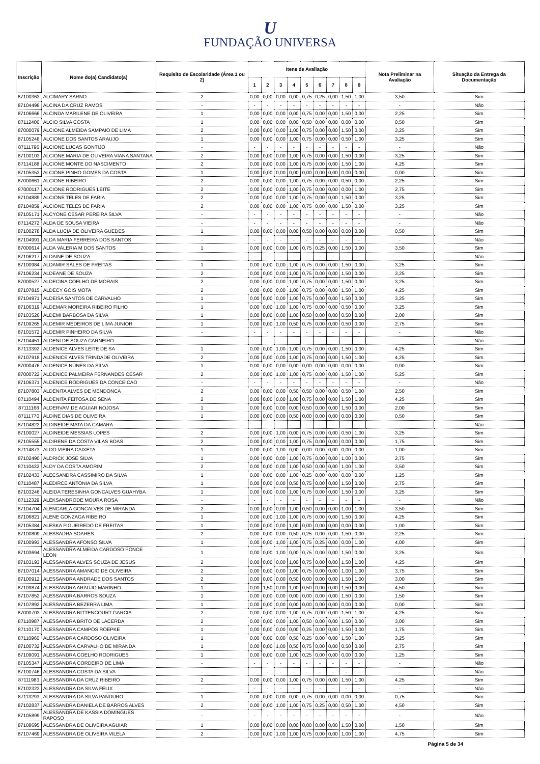U
FUNDAÇÃO UNIVERSA
| Inscrição | Nome do(a) Candidato(a) | Requisito de Escolaridade (Área 1 ou 2) | Itens de Avaliação | | | | | | | | | Nota Preliminar na Avaliação | Situação da Entrega da Documentação |
| --- | --- | --- | --- | --- | --- | --- | --- | --- | --- | --- | --- | --- | --- |
| | | | 1 | 2 | 3 | 4 | 5 | 6 | 7 | 8 | 9 | | |
| 87100363 | ALCIMARY SARNO | 2 | 0,00 | 0,00 | 0,00 | 0,00 | 0,75 | 0,25 | 0,00 | 1,50 | 1,00 | 3,50 | Sim |
| 87104498 | ALCINA DA CRUZ RAMOS | - | - | - | - | - | - | - | - | - | - | - | Não |
| 87106666 | ALCINDA MARILENE DE OLIVEIRA | 1 | 0,00 | 0,00 | 0,00 | 0,00 | 0,75 | 0,00 | 0,00 | 1,50 | 0,00 | 2,25 | Sim |
| 87112406 | ALCIO SILVA COSTA | 1 | 0,00 | 0,00 | 0,00 | 0,00 | 0,50 | 0,00 | 0,00 | 0,00 | 0,00 | 0,50 | Sim |
| 87000079 | ALCIONE ALMEIDA SAMPAIO DE LIMA | 2 | 0,00 | 0,00 | 0,00 | 1,00 | 0,75 | 0,00 | 0,00 | 1,50 | 0,00 | 3,25 | Sim |
| 87105248 | ALCIONE DOS SANTOS ARAUJO | 1 | 0,00 | 0,00 | 0,00 | 1,00 | 0,75 | 0,00 | 0,00 | 0,50 | 1,00 | 3,25 | Sim |
| 87111796 | ALCIONE LUCAS GONTIJO | - | - | - | - | - | - | - | - | - | - | - | Não |
| 87100103 | ALCIONE MARIA DE OLIVEIRA VIANA SANTANA | 2 | 0,00 | 0,00 | 0,00 | 1,00 | 0,75 | 0,00 | 0,00 | 1,50 | 0,00 | 3,25 | Sim |
| 87114188 | ALCIONE MONTE DO NASCIMENTO | 2 | 0,00 | 0,00 | 0,00 | 1,00 | 0,75 | 0,00 | 0,00 | 1,50 | 1,00 | 4,25 | Sim |
| 87105353 | ALCIONE PINHO GOMES DA COSTA | 1 | 0,00 | 0,00 | 0,00 | 0,00 | 0,00 | 0,00 | 0,00 | 0,00 | 0,00 | 0,00 | Sim |
| 87000661 | ALCIONE RIBEIRO | 2 | 0,00 | 0,00 | 0,00 | 1,00 | 0,75 | 0,00 | 0,00 | 0,50 | 0,00 | 2,25 | Sim |
| 87000117 | ALCIONE RODRIGUES LEITE | 2 | 0,00 | 0,00 | 0,00 | 1,00 | 0,75 | 0,00 | 0,00 | 0,00 | 1,00 | 2,75 | Sim |
| 87104889 | ALCIONE TELES DE FARIA | 2 | 0,00 | 0,00 | 0,00 | 1,00 | 0,75 | 0,00 | 0,00 | 1,50 | 0,00 | 3,25 | Sim |
| 87104859 | ALCIONE TELES DE FARIA | 2 | 0,00 | 0,00 | 0,00 | 1,00 | 0,75 | 0,00 | 0,00 | 1,50 | 0,00 | 3,25 | Sim |
| 87105171 | ALCYONE CESAR PEREIRA SILVA | - | - | - | - | - | - | - | - | - | - | - | Não |
| 87114272 | ALDA DE SOUSA VIEIRA | - | - | - | - | - | - | - | - | - | - | - | Não |
| 87100278 | ALDA LUCIA DE OLIVEIRA GUEDES | 1 | 0,00 | 0,00 | 0,00 | 0,00 | 0,50 | 0,00 | 0,00 | 0,00 | 0,00 | 0,50 | Sim |
| 87104991 | ALDA MARIA FERREIRA DOS SANTOS | - | - | - | - | - | - | - | - | - | - | - | Não |
| 87000614 | ALDA VALERIA M DOS SANTOS | 1 | 0,00 | 0,00 | 0,00 | 1,00 | 0,75 | 0,25 | 0,00 | 1,50 | 0,00 | 3,50 | Sim |
| 87106217 | ALDAINE DE SOUZA | - | - | - | - | - | - | - | - | - | - | - | Não |
| 87100984 | ALDAMIR SALES DE FREITAS | 1 | 0,00 | 0,00 | 0,00 | 1,00 | 0,75 | 0,00 | 0,00 | 1,50 | 0,00 | 3,25 | Sim |
| 87106234 | ALDEANE DE SOUZA | 2 | 0,00 | 0,00 | 0,00 | 1,00 | 0,75 | 0,00 | 0,00 | 1,50 | 0,00 | 3,25 | Sim |
| 87000527 | ALDECINA COELHO DE MORAIS | 2 | 0,00 | 0,00 | 0,00 | 1,00 | 0,75 | 0,00 | 0,00 | 1,50 | 0,00 | 3,25 | Sim |
| 87107815 | ALDECY GOIS MOTA | 2 | 0,00 | 0,00 | 0,00 | 1,00 | 0,75 | 0,00 | 0,00 | 1,50 | 1,00 | 4,25 | Sim |
| 87104971 | ALDEISA SANTOS DE CARVALHO | 1 | 0,00 | 0,00 | 0,00 | 1,00 | 0,75 | 0,00 | 0,00 | 1,50 | 0,00 | 3,25 | Sim |
| 87106319 | ALDEMAR MOREIRA RIBEIRO FILHO | 1 | 0,00 | 0,00 | 1,00 | 1,00 | 0,75 | 0,00 | 0,00 | 0,50 | 0,00 | 3,25 | Sim |
| 87103526 | ALDEMI BARBOSA DA SILVA | 1 | 0,00 | 0,00 | 0,00 | 1,00 | 0,50 | 0,00 | 0,00 | 0,50 | 0,00 | 2,00 | Sim |
| 87109265 | ALDEMIR MEDEIROS DE LIMA JUNIOR | 1 | 0,00 | 0,00 | 1,00 | 0,50 | 0,75 | 0,00 | 0,00 | 0,50 | 0,00 | 2,75 | Sim |
| 87101572 | ALDEMIR PINHEIRO DA SILVA | - | - | - | - | - | - | - | - | - | - | - | Não |
| 87104451 | ALDENI DE SOUZA CARNEIRO | - | - | - | - | - | - | - | - | - | - | - | Não |
| 87113392 | ALDENICE ALVES LEITE DE SA | 1 | 0,00 | 0,00 | 1,00 | 1,00 | 0,75 | 0,00 | 0,00 | 1,50 | 0,00 | 4,25 | Sim |
| 87107918 | ALDENICE ALVES TRINDADE OLIVEIRA | 2 | 0,00 | 0,00 | 0,00 | 1,00 | 0,75 | 0,00 | 0,00 | 1,50 | 1,00 | 4,25 | Sim |
| 87000476 | ALDENICE NUNES DA SILVA | 1 | 0,00 | 0,00 | 0,00 | 0,00 | 0,00 | 0,00 | 0,00 | 0,00 | 0,00 | 0,00 | Sim |
| 87000722 | ALDENICE PALMEIRA FERNANDES CESAR | 2 | 0,00 | 0,00 | 1,00 | 1,00 | 0,75 | 0,00 | 0,00 | 1,50 | 1,00 | 5,25 | Sim |
| 87106371 | ALDENICE RODRIGUES DA CONCEICAO | - | - | - | - | - | - | - | - | - | - | - | Não |
| 87107803 | ALDENITA ALVES DE MENDONCA | 2 | 0,00 | 0,00 | 0,00 | 0,50 | 0,50 | 0,00 | 0,00 | 0,50 | 1,00 | 2,50 | Sim |
| 87110494 | ALDENITA FEITOSA DE SENA | 2 | 0,00 | 0,00 | 0,00 | 1,00 | 0,75 | 0,00 | 0,00 | 1,50 | 1,00 | 4,25 | Sim |
| 87111168 | ALDERVAM DE AGUIAR NOJOSA | 1 | 0,00 | 0,00 | 0,00 | 0,00 | 0,50 | 0,00 | 0,00 | 1,50 | 0,00 | 2,00 | Sim |
| 87111770 | ALDINE DIAS DE OLIVEIRA | 1 | 0,00 | 0,00 | 0,00 | 0,50 | 0,00 | 0,00 | 0,00 | 0,00 | 0,00 | 0,50 | Sim |
| 87104822 | ALDINEIDE MATA DA CAMARA | - | - | - | - | - | - | - | - | - | - | - | Não |
| 87100027 | ALDINEIDE MESSIAS LOPES | 2 | 0,00 | 0,00 | 1,00 | 0,00 | 0,75 | 0,00 | 0,00 | 0,50 | 1,00 | 3,25 | Sim |
| 87105555 | ALDIRENE DA COSTA VILAS BOAS | 2 | 0,00 | 0,00 | 0,00 | 1,00 | 0,75 | 0,00 | 0,00 | 0,00 | 0,00 | 1,75 | Sim |
| 87114873 | ALDO VIEIRA CAIXETA | 1 | 0,00 | 0,00 | 1,00 | 0,00 | 0,00 | 0,00 | 0,00 | 0,00 | 0,00 | 1,00 | Sim |
| 87102490 | ALDRICK JOSE SILVA | 1 | 0,00 | 0,00 | 0,00 | 1,00 | 0,75 | 0,00 | 0,00 | 1,00 | 0,00 | 2,75 | Sim |
| 87110432 | ALDY DA COSTA AMORIM | 2 | 0,00 | 0,00 | 0,00 | 1,00 | 0,50 | 0,00 | 0,00 | 1,00 | 1,00 | 3,50 | Sim |
| 87102433 | ALECSANDRA CASSIMIRO DA SILVA | 1 | 0,00 | 0,00 | 0,00 | 1,00 | 0,25 | 0,00 | 0,00 | 0,00 | 0,00 | 1,25 | Sim |
| 87110487 | ALEDIRCE ANTONIA DA SILVA | 1 | 0,00 | 0,00 | 0,00 | 0,50 | 0,75 | 0,00 | 0,00 | 1,50 | 0,00 | 2,75 | Sim |
| 87103246 | ALEIDA TERESINHA GONCALVES GUAHYBA | 1 | 0,00 | 0,00 | 0,00 | 1,00 | 0,75 | 0,00 | 0,00 | 1,50 | 0,00 | 3,25 | Sim |
| 87112329 | ALEKSANDRODE MOURA ROSA | - | - | - | - | - | - | - | - | - | - | - | Não |
| 87104704 | ALENCARLA GONCALVES DE MIRANDA | 2 | 0,00 | 0,00 | 0,00 | 1,00 | 0,50 | 0,00 | 0,00 | 1,00 | 1,00 | 3,50 | Sim |
| 87106821 | ALENE GONZAGA RIBEIRO | 1 | 0,00 | 0,00 | 1,00 | 1,00 | 0,75 | 0,00 | 0,00 | 1,50 | 0,00 | 4,25 | Sim |
| 87105384 | ALESKA FIGUEIREDO DE FREITAS | 1 | 0,00 | 0,00 | 0,00 | 1,00 | 0,00 | 0,00 | 0,00 | 0,00 | 0,00 | 1,00 | Sim |
| 87100809 | ALESSADRA SOARES | 2 | 0,00 | 0,00 | 0,00 | 0,50 | 0,25 | 0,00 | 0,00 | 1,50 | 0,00 | 2,25 | Sim |
| 87100993 | ALESSANDRA AFONSO SILVA | 1 | 0,00 | 0,00 | 1,00 | 1,00 | 0,75 | 0,25 | 0,00 | 0,00 | 1,00 | 4,00 | Sim |
| 87103694 | ALESSANDRA ALMEIDA CARDOSO PONCE LEON | 1 | 0,00 | 0,00 | 1,00 | 0,00 | 0,75 | 0,00 | 0,00 | 1,50 | 0,00 | 3,25 | Sim |
| 87103193 | ALESSANDRA ALVES SOUZA DE JESUS | 2 | 0,00 | 0,00 | 0,00 | 1,00 | 0,75 | 0,00 | 0,00 | 1,50 | 1,00 | 4,25 | Sim |
| 87107014 | ALESSANDRA AMANCIO DE OLIVEIRA | 2 | 0,00 | 0,00 | 0,00 | 1,00 | 0,75 | 0,00 | 0,00 | 1,00 | 1,00 | 3,75 | Sim |
| 87100912 | ALESSANDRA ANDRADE DOS SANTOS | 2 | 0,00 | 0,00 | 0,00 | 0,50 | 0,00 | 0,00 | 0,00 | 1,50 | 1,00 | 3,00 | Sim |
| 87109874 | ALESSANDRA ARAUJO MARINHO | 1 | 0,00 | 1,50 | 0,00 | 1,00 | 0,50 | 0,00 | 0,00 | 1,50 | 0,00 | 4,50 | Sim |
| 87107852 | ALESSANDRA BARROS SOUZA | 1 | 0,00 | 0,00 | 0,00 | 0,00 | 0,00 | 0,00 | 0,00 | 1,50 | 0,00 | 1,50 | Sim |
| 87107892 | ALESSANDRA BEZERRA LIMA | 1 | 0,00 | 0,00 | 0,00 | 0,00 | 0,00 | 0,00 | 0,00 | 0,00 | 0,00 | 0,00 | Sim |
| 87000703 | ALESSANDRA BITTENCOURT GARCIA | 2 | 0,00 | 0,00 | 0,00 | 1,00 | 0,75 | 0,00 | 0,00 | 1,50 | 1,00 | 4,25 | Sim |
| 87110987 | ALESSANDRA BRITO DE LACERDA | 2 | 0,00 | 0,00 | 0,00 | 1,00 | 0,50 | 0,00 | 0,00 | 1,50 | 0,00 | 3,00 | Sim |
| 87110170 | ALESSANDRA CAMPOS ROEPKE | 1 | 0,00 | 0,00 | 0,00 | 0,00 | 0,25 | 0,00 | 0,00 | 1,50 | 0,00 | 1,75 | Sim |
| 87110960 | ALESSANDRA CARDOSO OLIVEIRA | 1 | 0,00 | 0,00 | 0,00 | 0,50 | 0,25 | 0,00 | 0,00 | 1,50 | 1,00 | 3,25 | Sim |
| 87100732 | ALESSANDRA CARVALHO DE MIRANDA | 1 | 0,00 | 0,00 | 1,00 | 0,50 | 0,75 | 0,00 | 0,00 | 0,50 | 0,00 | 2,75 | Sim |
| 87109091 | ALESSANDRA COELHO RODRIGUES | 1 | 0,00 | 0,00 | 0,00 | 1,00 | 0,25 | 0,00 | 0,00 | 0,00 | 0,00 | 1,25 | Sim |
| 87105347 | ALESSANDRA CORDEIRO DE LIMA | - | - | - | - | - | - | - | - | - | - | - | Não |
| 87100746 | ALESSANDRA COSTA DA SILVA | - | - | - | - | - | - | - | - | - | - | - | Não |
| 87111983 | ALESSANDRA DA CRUZ RIBEIRO | 2 | 0,00 | 0,00 | 0,00 | 1,00 | 0,75 | 0,00 | 0,00 | 1,50 | 1,00 | 4,25 | Sim |
| 87102322 | ALESSANDRA DA SILVA FELIX | - | - | - | - | - | - | - | - | - | - | - | Não |
| 87113293 | ALESSANDRA DA SILVA PANDURO | 1 | 0,00 | 0,00 | 0,00 | 0,00 | 0,75 | 0,00 | 0,00 | 0,00 | 0,00 | 0,75 | Sim |
| 87102837 | ALESSANDRA DANIELA DE BARROS ALVES | 2 | 0,00 | 0,00 | 1,00 | 1,00 | 0,75 | 0,25 | 0,00 | 0,50 | 1,00 | 4,50 | Sim |
| 87105899 | ALESSANDRA DE KASSIA DOMINGUES RAPOSO | - | - | - | - | - | - | - | - | - | - | - | Não |
| 87108695 | ALESSANDRA DE OLIVEIRA AGUIAR | 1 | 0,00 | 0,00 | 0,00 | 0,00 | 0,00 | 0,00 | 0,00 | 1,50 | 0,00 | 1,50 | Sim |
| 87107469 | ALESSANDRA DE OLIVEIRA VILELA | 2 | 0,00 | 0,00 | 1,00 | 1,00 | 0,75 | 0,00 | 0,00 | 1,00 | 1,00 | 4,75 | Sim |
Página 5 de 34